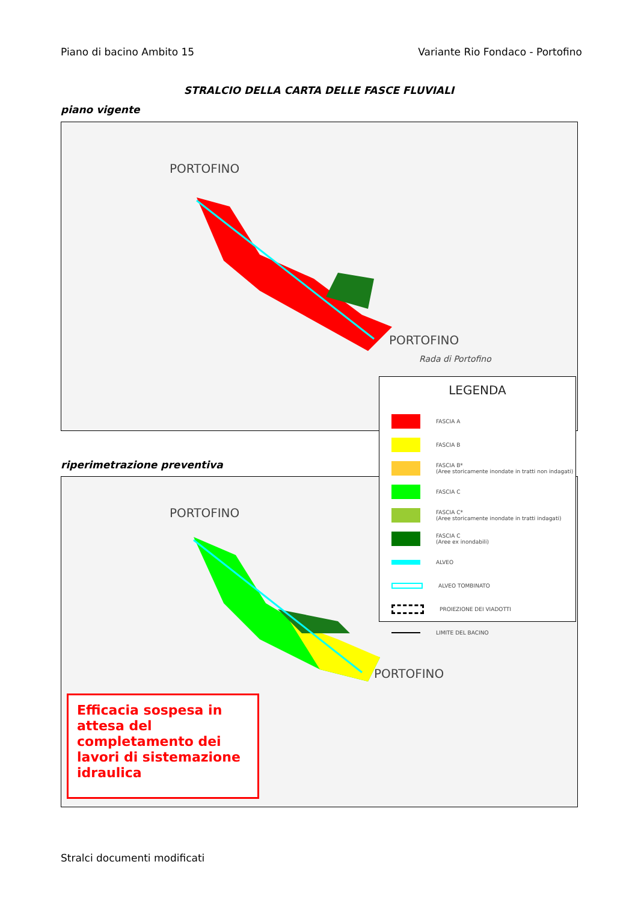Piano di bacino Ambito 15 Variante Rio Fondaco - Portofino
STRALCIO DELLA CARTA DELLE FASCE FLUVIALI
piano vigente
PORTOFINO
PORTOFINO
Rada di Portofino
riperimetrazione preventiva
PORTOFINO
PORTOFINO
LEGENDA
FASCIA A
FASCIA B
FASCIA B*
(Aree storicamente inondate in tratti non indagati)
FASCIA C
FASCIA C*
(Aree storicamente inondate in tratti indagati)
FASCIA C
(Aree ex inondabili)
ALVEO
ALVEO TOMBINATO
PROIEZIONE DEI VIADOTTI
LIMITE DEL BACINO
Efficacia sospesa in attesa del completamento dei lavori di sistemazione idraulica
Stralci documenti modificati